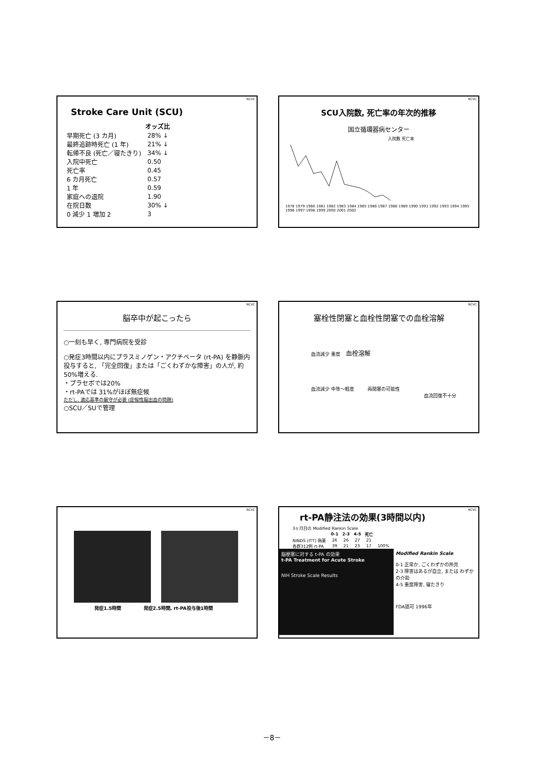NCVC
Stroke Care Unit (SCU)
| | オッズ比 |
| --- | --- |
| 早期死亡 (3 カ月) | 28% ↓ |
| 最終追跡時死亡 (1 年) | 21% ↓ |
| 転帰不良 (死亡／寝たきり) | 34% ↓ |
| 入院中死亡 | 0.50 |
| 死亡率 | 0.45 |
| 6 カ月死亡 | 0.57 |
| 1 年 | 0.59 |
| 家庭への退院 | 1.90 |
| 在院日数 | 30% ↓ |
| 0 減少 1 増加 2 | 3 |
NCVC
SCU入院数, 死亡率の年次的推移
国立循環器病センター
入院数 死亡率
1978 1979 1980 1981 1982 1983 1984 1985 1986 1987 1988 1989 1990 1991 1992 1993 1994 1995 1996 1997 1998 1999 2000 2001 2002
NCVC
脳卒中が起こったら
○一刻も早く, 専門病院を受診
○発症3時間以内にプラスミノゲン・アクチベータ (rt-PA) を静脈内投与すると, 「完全回復」または「ごくわずかな障害」の人が, 約50%増える.
・プラセボでは20%
・rt-PAでは 31%がほぼ無症候
ただし, 適応基準の厳守が必要 (症候性脳出血の問題)
○SCU／SUで管理
NCVC
塞栓性閉塞と血栓性閉塞での血栓溶解
血流減少 重度 血栓溶解
血流減少 中等～軽度 再閉塞の可能性
血流回復不十分
NCVC
発症1.5時間 発症2.5時間, rt-PA投与後1時間
NCVC
rt-PA静注法の効果(3時間以内)
| 3ヶ月目の Modified Rankin Scale | | | | | |
| | 0-1 | 2-3 | 4-5 | 死亡 | |
| NINDS (ITT) 偽薬 | 26 | 26 | 27 | 21 | |
| 各群312例 rt-PA | 39 | 21 | 23 | 17 | 100% |
脳梗塞に対する t-PA の効果
t-PA Treatment for Acute Stroke
NIH Stroke Scale Results
Modified Rankin Scale
0-1 正常か, ごくわずかの所見
2-3 障害はあるが自立, または わずかの介助
4-5 重度障害, 寝たきり
FDA認可 1996年
－8－